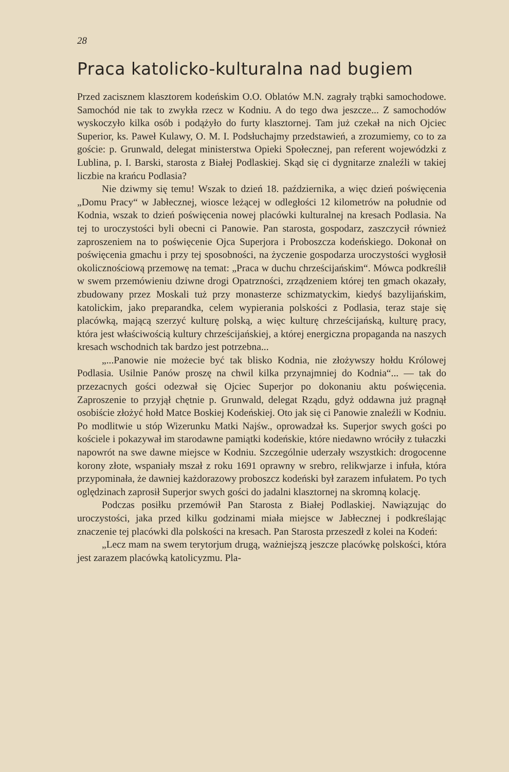28
Praca katolicko-kulturalna nad bugiem
Przed zacisznem klasztorem kodeńskim O.O. Oblatów M.N. zagrały trąbki samochodowe. Samochód nie tak to zwykła rzecz w Kodniu. A do tego dwa jeszcze... Z samochodów wyskoczyło kilka osób i podążyło do furty klasztornej. Tam już czekał na nich Ojciec Superior, ks. Paweł Kulawy, O. M. I. Podsłuchajmy przedstawień, a zrozumiemy, co to za goście: p. Grunwald, delegat ministerstwa Opieki Społecznej, pan referent wojewódzki z Lublina, p. I. Barski, starosta z Białej Podlaskiej. Skąd się ci dygnitarze znaleźli w takiej liczbie na krańcu Podlasia?
Nie dziwmy się temu! Wszak to dzień 18. października, a więc dzień poświęcenia „Domu Pracy“ w Jabłecznej, wiosce leżącej w odległości 12 kilometrów na południe od Kodnia, wszak to dzień poświęcenia nowej placówki kulturalnej na kresach Podlasia. Na tej to uroczystości byli obecni ci Panowie. Pan starosta, gospodarz, zaszczycił również zaproszeniem na to poświęcenie Ojca Superjora i Proboszcza kodeńskiego. Dokonał on poświęcenia gmachu i przy tej sposobności, na życzenie gospodarza uroczystości wygłosił okolicznościową przemowę na temat: „Praca w duchu chrześcijańskim“. Mówca podkreślił w swem przemówieniu dziwne drogi Opatrzności, zrządzeniem której ten gmach okazały, zbudowany przez Moskali tuż przy monasterze schizmatyckim, kiedyś bazylijańskim, katolickim, jako preparandka, celem wypierania polskości z Podlasia, teraz staje się placówką, mającą szerzyć kulturę polską, a więc kulturę chrześcijańską, kulturę pracy, która jest właściwością kultury chrześcijańskiej, a której energiczna propaganda na naszych kresach wschodnich tak bardzo jest potrzebna...
„...Panowie nie możecie być tak blisko Kodnia, nie złożywszy hołdu Królowej Podlasia. Usilnie Panów proszę na chwil kilka przynajmniej do Kodnia“... — tak do przezacnych gości odezwał się Ojciec Superjor po dokonaniu aktu poświęcenia. Zaproszenie to przyjął chętnie p. Grunwald, delegat Rządu, gdyż oddawna już pragnął osobiście złożyć hołd Matce Boskiej Kodeńskiej. Oto jak się ci Panowie znaleźli w Kodniu. Po modlitwie u stóp Wizerunku Matki Najśw., oprowadzał ks. Superjor swych gości po kościele i pokazywał im starodawne pamiątki kodeńskie, które niedawno wróciły z tułaczki napowrót na swe dawne miejsce w Kodniu. Szczególnie uderzały wszystkich: drogocenne korony złote, wspaniały mszał z roku 1691 oprawny w srebro, relikwjarze i infuła, która przypominała, że dawniej każdorazowy proboszcz kodeński był zarazem infułatem. Po tych oględzinach zaprosił Superjor swych gości do jadalni klasztornej na skromną kolację.
Podczas posiłku przemówił Pan Starosta z Białej Podlaskiej. Nawiązując do uroczystości, jaka przed kilku godzinami miała miejsce w Jabłecznej i podkreślając znaczenie tej placówki dla polskości na kresach. Pan Starosta przeszedł z kolei na Kodeń:
„Lecz mam na swem terytorjum drugą, ważniejszą jeszcze placówkę polskości, która jest zarazem placówką katolicyzmu. Pla-